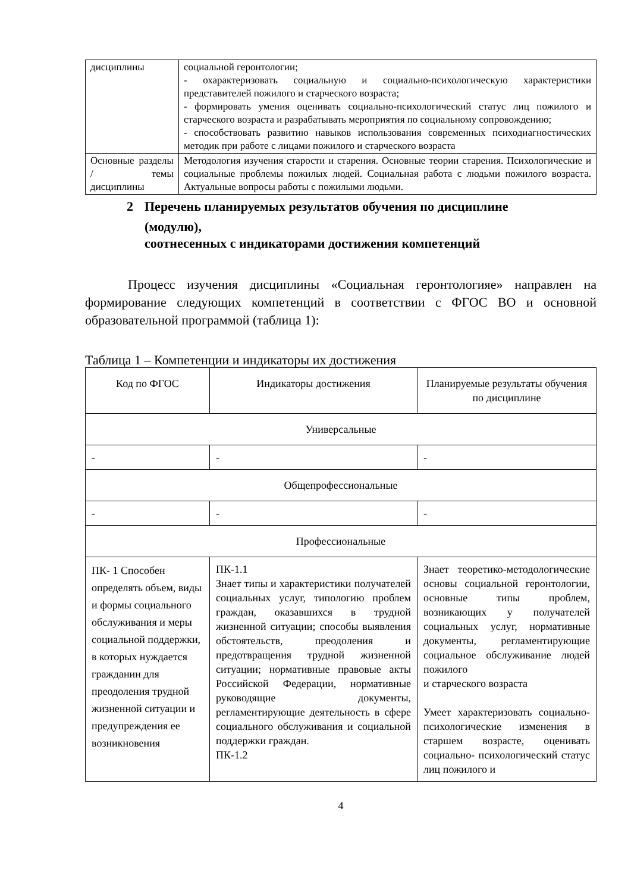| дисциплины | социальной геронтологии; - охарактеризовать социальную и социально-психологическую характеристики представителей пожилого и старческого возраста; - формировать умения оценивать социально-психологический статус лиц пожилого и старческого возраста и разрабатывать мероприятия по социальному сопровождению; - способствовать развитию навыков использования современных психодиагностических методик при работе с лицами пожилого и старческого возраста |
| Основные разделы / темы дисциплины | Методология изучения старости и старения. Основные теории старения. Психологические и социальные проблемы пожилых людей. Социальная работа с людьми пожилого возраста. Актуальные вопросы работы с пожилыми людьми. |
2 Перечень планируемых результатов обучения по дисциплине
(модулю),
соотнесенных с индикаторами достижения компетенций
Процесс изучения дисциплины «Социальная геронтологияе» направлен на формирование следующих компетенций в соответствии с ФГОС ВО и основной образовательной программой (таблица 1):
Таблица 1 – Компетенции и индикаторы их достижения
| Код по ФГОС | Индикаторы достижения | Планируемые результаты обучения по дисциплине |
| --- | --- | --- |
| Универсальные | | |
| - | - | - |
| Общепрофессиональные | | |
| - | - | - |
| Профессиональные | | |
| ПК- 1 Способен определять объем, виды и формы социального обслуживания и меры социальной поддержки, в которых нуждается гражданин для преодоления трудной жизненной ситуации и предупреждения ее возникновения | ПК-1.1 Знает типы и характеристики получателей социальных услуг, типологию проблем граждан, оказавшихся в трудной жизненной ситуации; способы выявления обстоятельств, преодоления и предотвращения трудной жизненной ситуации; нормативные правовые акты Российской Федерации, нормативные руководящие документы, регламентирующие деятельность в сфере социального обслуживания и социальной поддержки граждан. ПК-1.2 | Знает теоретико-методологические основы социальной геронтологии, основные типы проблем, возникающих у получателей социальных услуг, нормативные документы, регламентирующие социальное обслуживание людей пожилого и старческого возраста Умеет характеризовать социально-психологические изменения в старшем возрасте, оценивать социально- психологический статус лиц пожилого и |
4